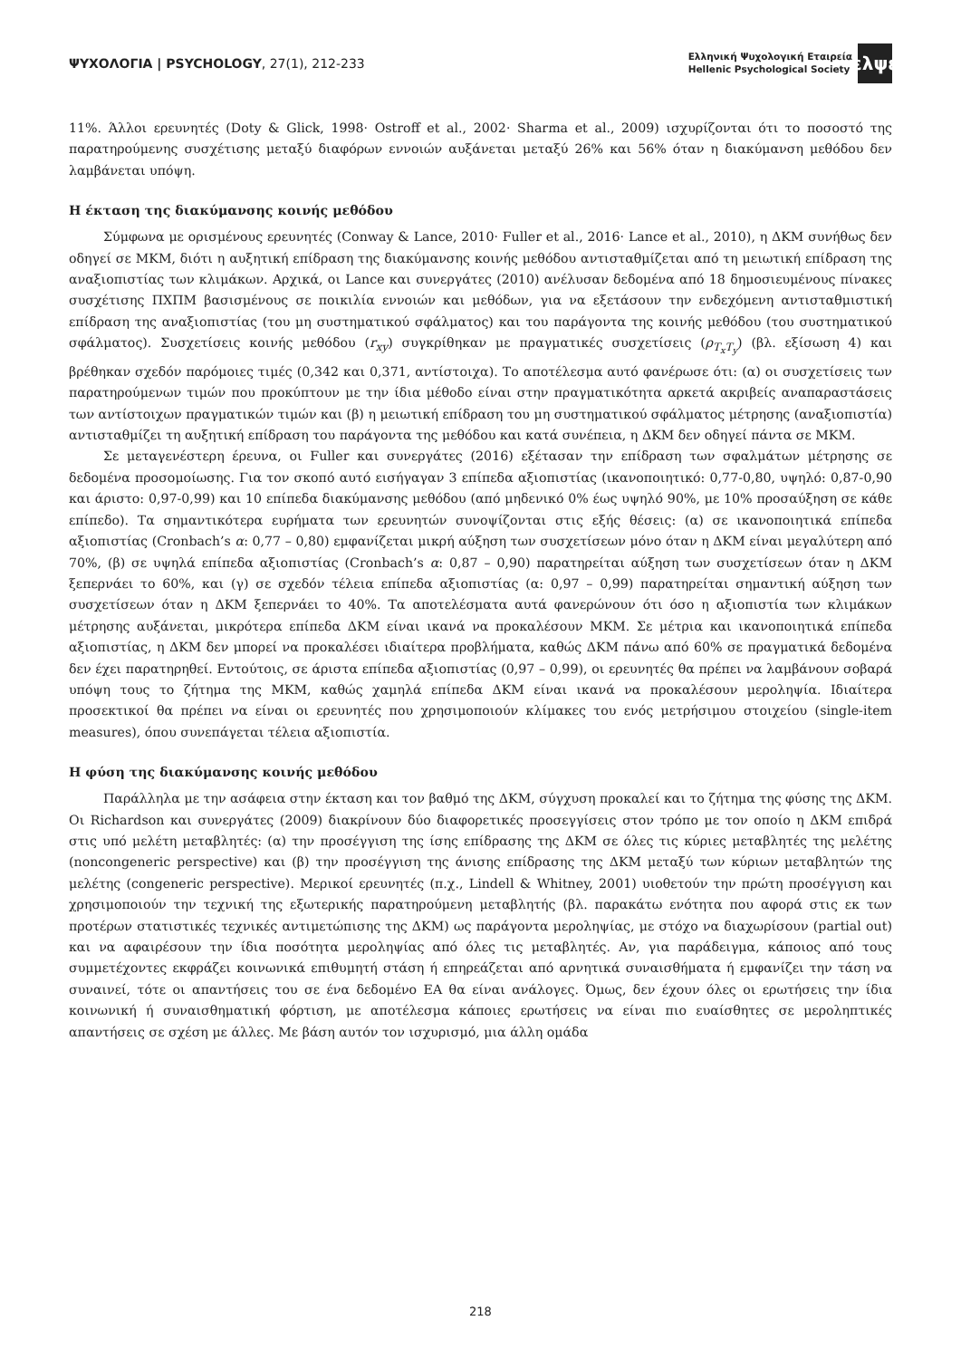ΨΥΧΟΛΟΓΙΑ | PSYCHOLOGY, 27(1), 212-233
Ελληνική Ψυχολογική Εταιρεία
Hellenic Psychological Society
ελψε
11%. Άλλοι ερευνητές (Doty & Glick, 1998· Ostroff et al., 2002· Sharma et al., 2009) ισχυρίζονται ότι το ποσοστό της παρατηρούμενης συσχέτισης μεταξύ διαφόρων εννοιών αυξάνεται μεταξύ 26% και 56% όταν η διακύμανση μεθόδου δεν λαμβάνεται υπόψη.
Η έκταση της διακύμανσης κοινής μεθόδου
Σύμφωνα με ορισμένους ερευνητές (Conway & Lance, 2010· Fuller et al., 2016· Lance et al., 2010), η ΔΚΜ συνήθως δεν οδηγεί σε ΜΚΜ, διότι η αυξητική επίδραση της διακύμανσης κοινής μεθόδου αντισταθμίζεται από τη μειωτική επίδραση της αναξιοπιστίας των κλιμάκων. Αρχικά, οι Lance και συνεργάτες (2010) ανέλυσαν δεδομένα από 18 δημοσιευμένους πίνακες συσχέτισης ΠΧΠΜ βασισμένους σε ποικιλία εννοιών και μεθόδων, για να εξετάσουν την ενδεχόμενη αντισταθμιστική επίδραση της αναξιοπιστίας (του μη συστηματικού σφάλματος) και του παράγοντα της κοινής μεθόδου (του συστηματικού σφάλματος). Συσχετίσεις κοινής μεθόδου (r<sub>xy</sub>) συγκρίθηκαν με πραγματικές συσχετίσεις (ρ<sub>T<sub>x</sub>T<sub>y</sub></sub>) (βλ. εξίσωση 4) και βρέθηκαν σχεδόν παρόμοιες τιμές (0,342 και 0,371, αντίστοιχα). Το αποτέλεσμα αυτό φανέρωσε ότι: (α) οι συσχετίσεις των παρατηρούμενων τιμών που προκύπτουν με την ίδια μέθοδο είναι στην πραγματικότητα αρκετά ακριβείς αναπαραστάσεις των αντίστοιχων πραγματικών τιμών και (β) η μειωτική επίδραση του μη συστηματικού σφάλματος μέτρησης (αναξιοπιστία) αντισταθμίζει τη αυξητική επίδραση του παράγοντα της μεθόδου και κατά συνέπεια, η ΔΚΜ δεν οδηγεί πάντα σε ΜΚΜ.
Σε μεταγενέστερη έρευνα, οι Fuller και συνεργάτες (2016) εξέτασαν την επίδραση των σφαλμάτων μέτρησης σε δεδομένα προσομοίωσης. Για τον σκοπό αυτό εισήγαγαν 3 επίπεδα αξιοπιστίας (ικανοποιητικό: 0,77-0,80, υψηλό: 0,87-0,90 και άριστο: 0,97-0,99) και 10 επίπεδα διακύμανσης μεθόδου (από μηδενικό 0% έως υψηλό 90%, με 10% προσαύξηση σε κάθε επίπεδο). Τα σημαντικότερα ευρήματα των ερευνητών συνοψίζονται στις εξής θέσεις: (α) σε ικανοποιητικά επίπεδα αξιοπιστίας (Cronbach’s α: 0,77 – 0,80) εμφανίζεται μικρή αύξηση των συσχετίσεων μόνο όταν η ΔΚΜ είναι μεγαλύτερη από 70%, (β) σε υψηλά επίπεδα αξιοπιστίας (Cronbach’s α: 0,87 – 0,90) παρατηρείται αύξηση των συσχετίσεων όταν η ΔΚΜ ξεπερνάει το 60%, και (γ) σε σχεδόν τέλεια επίπεδα αξιοπιστίας (α: 0,97 – 0,99) παρατηρείται σημαντική αύξηση των συσχετίσεων όταν η ΔΚΜ ξεπερνάει το 40%. Τα αποτελέσματα αυτά φανερώνουν ότι όσο η αξιοπιστία των κλιμάκων μέτρησης αυξάνεται, μικρότερα επίπεδα ΔΚΜ είναι ικανά να προκαλέσουν ΜΚΜ. Σε μέτρια και ικανοποιητικά επίπεδα αξιοπιστίας, η ΔΚΜ δεν μπορεί να προκαλέσει ιδιαίτερα προβλήματα, καθώς ΔΚΜ πάνω από 60% σε πραγματικά δεδομένα δεν έχει παρατηρηθεί. Εντούτοις, σε άριστα επίπεδα αξιοπιστίας (0,97 – 0,99), οι ερευνητές θα πρέπει να λαμβάνουν σοβαρά υπόψη τους το ζήτημα της ΜΚΜ, καθώς χαμηλά επίπεδα ΔΚΜ είναι ικανά να προκαλέσουν μεροληψία. Ιδιαίτερα προσεκτικοί θα πρέπει να είναι οι ερευνητές που χρησιμοποιούν κλίμακες του ενός μετρήσιμου στοιχείου (single-item measures), όπου συνεπάγεται τέλεια αξιοπιστία.
Η φύση της διακύμανσης κοινής μεθόδου
Παράλληλα με την ασάφεια στην έκταση και τον βαθμό της ΔΚΜ, σύγχυση προκαλεί και το ζήτημα της φύσης της ΔΚΜ. Οι Richardson και συνεργάτες (2009) διακρίνουν δύο διαφορετικές προσεγγίσεις στον τρόπο με τον οποίο η ΔΚΜ επιδρά στις υπό μελέτη μεταβλητές: (α) την προσέγγιση της ίσης επίδρασης της ΔΚΜ σε όλες τις κύριες μεταβλητές της μελέτης (noncongeneric perspective) και (β) την προσέγγιση της άνισης επίδρασης της ΔΚΜ μεταξύ των κύριων μεταβλητών της μελέτης (congeneric perspective). Μερικοί ερευνητές (π.χ., Lindell & Whitney, 2001) υιοθετούν την πρώτη προσέγγιση και χρησιμοποιούν την τεχνική της εξωτερικής παρατηρούμενη μεταβλητής (βλ. παρακάτω ενότητα που αφορά στις εκ των προτέρων στατιστικές τεχνικές αντιμετώπισης της ΔΚΜ) ως παράγοντα μεροληψίας, με στόχο να διαχωρίσουν (partial out) και να αφαιρέσουν την ίδια ποσότητα μεροληψίας από όλες τις μεταβλητές. Αν, για παράδειγμα, κάποιος από τους συμμετέχοντες εκφράζει κοινωνικά επιθυμητή στάση ή επηρεάζεται από αρνητικά συναισθήματα ή εμφανίζει την τάση να συναινεί, τότε οι απαντήσεις του σε ένα δεδομένο ΕΑ θα είναι ανάλογες. Όμως, δεν έχουν όλες οι ερωτήσεις την ίδια κοινωνική ή συναισθηματική φόρτιση, με αποτέλεσμα κάποιες ερωτήσεις να είναι πιο ευαίσθητες σε μεροληπτικές απαντήσεις σε σχέση με άλλες. Με βάση αυτόν τον ισχυρισμό, μια άλλη ομάδα
218